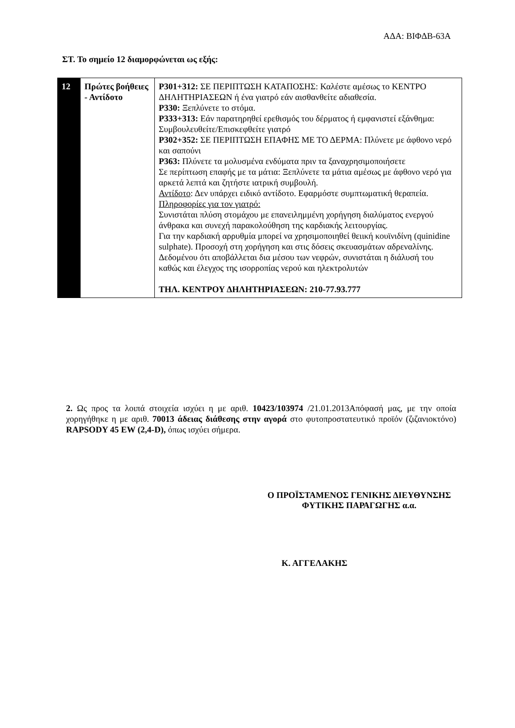ΑΔΑ: ΒΙΦΔΒ-63Α
ΣΤ. Το σημείο 12 διαμορφώνεται ως εξής:
| 12 | Πρώτες βοήθειες - Αντίδοτο | P301+312: ΣΕ ΠΕΡΙΠΤΩΣΗ ΚΑΤΑΠΟΣΗΣ: Καλέστε αμέσως το ΚΕΝΤΡΟ ΔΗΛΗΤΗΡΙΑΣΕΩΝ ή ένα γιατρό εάν αισθανθείτε αδιαθεσία. P330: Ξεπλύνετε το στόμα. P333+313: Εάν παρατηρηθεί ερεθισμός του δέρματος ή εμφανιστεί εξάνθημα: Συμβουλευθείτε/Επισκεφθείτε γιατρό P302+352: ΣΕ ΠΕΡΙΠΤΩΣΗ ΕΠΑΦΗΣ ΜΕ ΤΟ ΔΕΡΜΑ: Πλύνετε με άφθονο νερό και σαπούνι P363: Πλύνετε τα μολυσμένα ενδύματα πριν τα ξαναχρησιμοποιήσετε Σε περίπτωση επαφής με τα μάτια: Ξεπλύνετε τα μάτια αμέσως με άφθονο νερό για αρκετά λεπτά και ζητήστε ιατρική συμβουλή. Αντίδοτο : Δεν υπάρχει ειδικό αντίδοτο. Εφαρμόστε συμπτωματική θεραπεία. Πληροφορίες για τον γιατρό: Συνιστάται πλύση στομάχου με επανειλημμένη χορήγηση διαλύματος ενεργού άνθρακα και συνεχή παρακολούθηση της καρδιακής λειτουργίας. Για την καρδιακή αρρυθμία μπορεί να χρησιμοποιηθεί θειική κουϊνιδίνη (quinidine sulphate). Προσοχή στη χορήγηση και στις δόσεις σκευασμάτων αδρεναλίνης. Δεδομένου ότι αποβάλλεται δια μέσου των νεφρών, συνιστάται η διάλυσή του καθώς και έλεγχος της ισορροπίας νερού και ηλεκτρολυτών ΤΗΛ. ΚΕΝΤΡΟΥ ΔΗΛΗΤΗΡΙΑΣΕΩΝ: 210-77.93.777 |
2. Ως προς τα λοιπά στοιχεία ισχύει η με αριθ. 10423/103974 /21.01.2013Απόφασή μας, με την οποία χορηγήθηκε η με αριθ. 70013 άδειας διάθεσης στην αγορά στο φυτοπροστατευτικό προϊόν (ζιζανιοκτόνο) RAPSODY 45 EW (2,4-D), όπως ισχύει σήμερα.
Ο ΠΡΟΪΣΤΑΜΕΝΟΣ ΓΕΝΙΚΗΣ ΔΙΕΥΘΥΝΣΗΣ
ΦΥΤΙΚΗΣ ΠΑΡΑΓΩΓΗΣ α.α.
Κ. ΑΓΓΕΛΑΚΗΣ